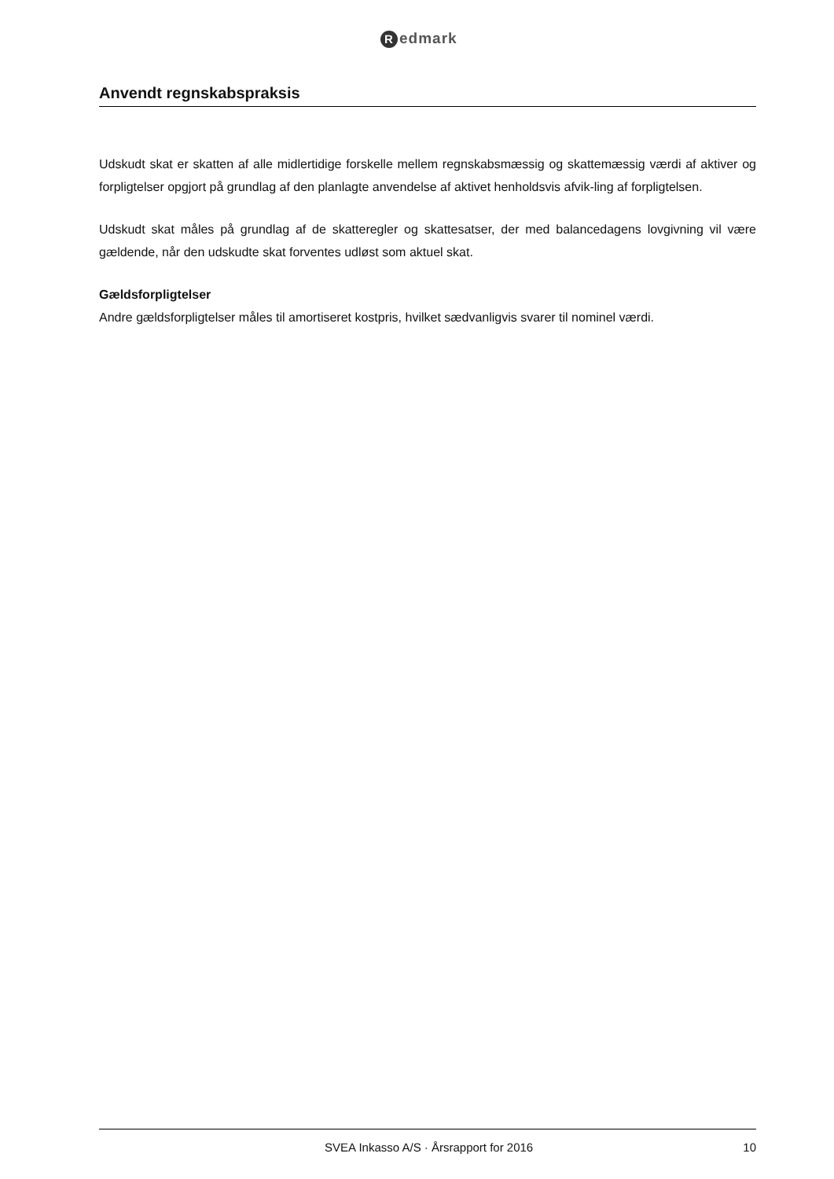Redmark
Anvendt regnskabspraksis
Udskudt skat er skatten af alle midlertidige forskelle mellem regnskabsmæssig og skattemæssig værdi af aktiver og forpligtelser opgjort på grundlag af den planlagte anvendelse af aktivet henholdsvis afvik-ling af forpligtelsen.
Udskudt skat måles på grundlag af de skatteregler og skattesatser, der med balancedagens lovgivning vil være gældende, når den udskudte skat forventes udløst som aktuel skat.
Gældsforpligtelser
Andre gældsforpligtelser måles til amortiseret kostpris, hvilket sædvanligvis svarer til nominel værdi.
SVEA Inkasso A/S · Årsrapport for 2016
10